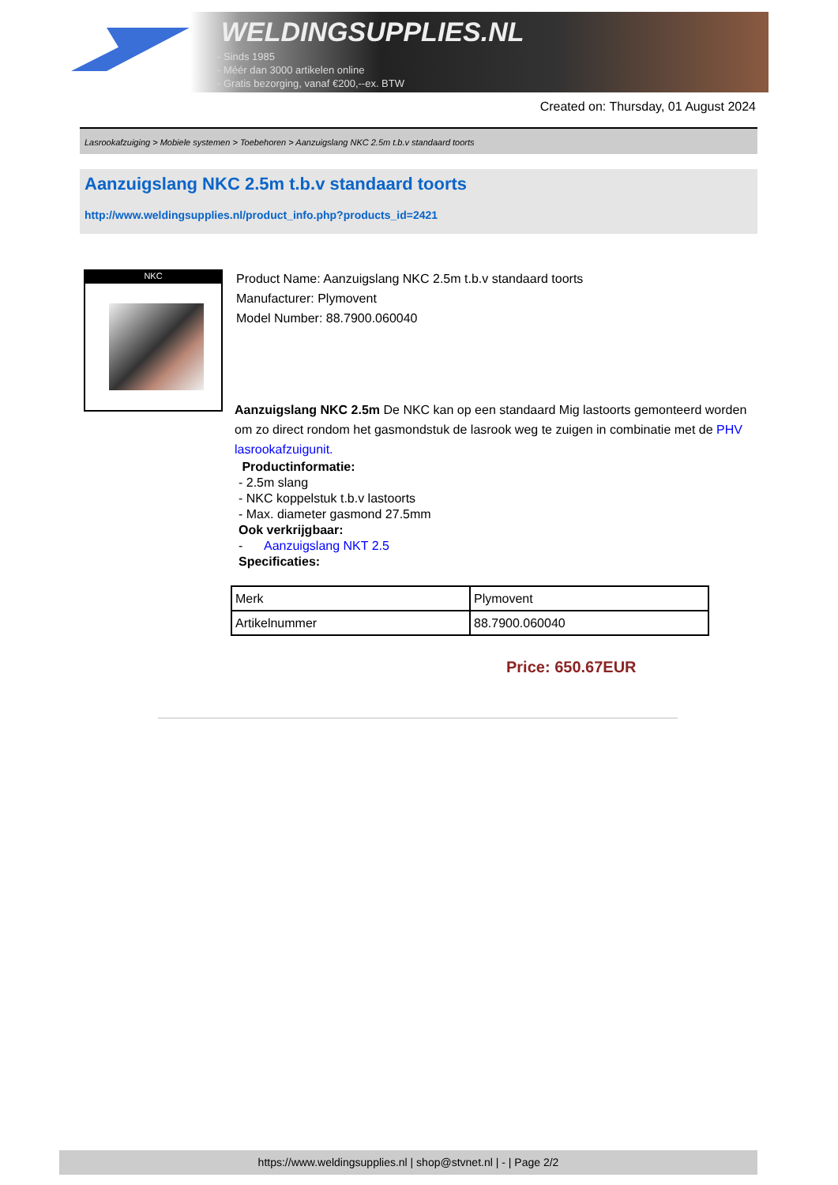WELDINGSUPPLIES.NL
- Sinds 1985
- Méér dan 3000 artikelen online
- Gratis bezorging, vanaf €200,--ex. BTW
Created on: Thursday, 01 August 2024
Lasrookafzuiging > Mobiele systemen > Toebehoren > Aanzuigslang NKC 2.5m t.b.v standaard toorts
Aanzuigslang NKC 2.5m t.b.v standaard toorts
http://www.weldingsupplies.nl/product_info.php?products_id=2421
NKC
Product Name: Aanzuigslang NKC 2.5m t.b.v standaard toorts
Manufacturer: Plymovent
Model Number: 88.7900.060040
Aanzuigslang NKC 2.5m De NKC kan op een standaard Mig lastoorts gemonteerd worden om zo direct rondom het gasmondstuk de lasrook weg te zuigen in combinatie met de PHV lasrookafzuigunit.
Productinformatie:
- 2.5m slang
- NKC koppelstuk t.b.v lastoorts
- Max. diameter gasmond 27.5mm
Ook verkrijgbaar:
- Aanzuigslang NKT 2.5
Specificaties:
| Merk | Plymovent |
| Artikelnummer | 88.7900.060040 |
Price: 650.67EUR
https://www.weldingsupplies.nl | shop@stvnet.nl | - | Page 2/2